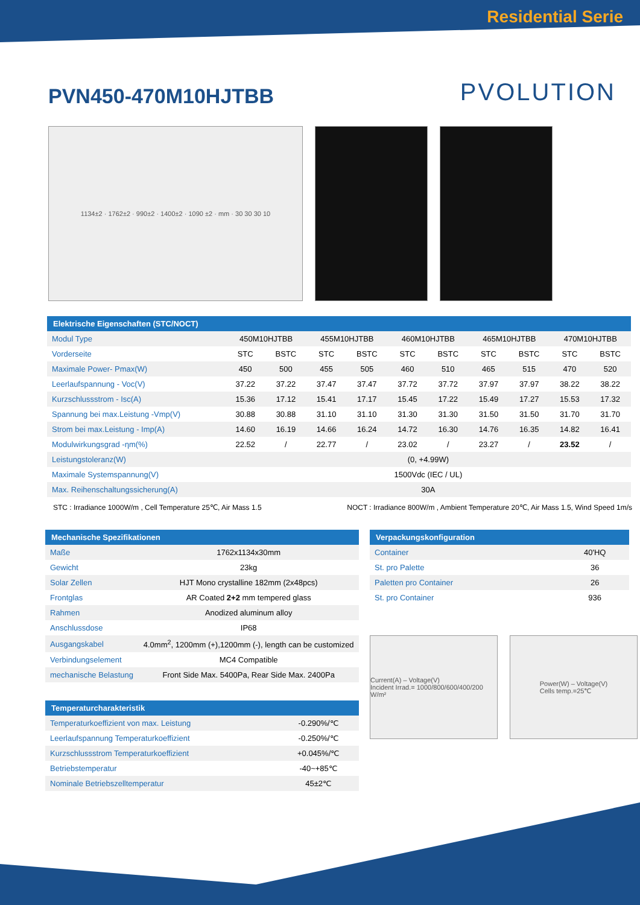Residential Serie
PVN450-470M10HJTBB
PVOLUTION
1134±2 · 1762±2 · 990±2 · 1400±2 · 1090 ±2 · mm · 30 30 30 10
| Elektrische Eigenschaften (STC/NOCT) | | | | | | | | | | |
| --- | --- | --- | --- | --- | --- | --- | --- | --- | --- | --- |
| Modul Type | 450M10HJTBB | | 455M10HJTBB | | 460M10HJTBB | | 465M10HJTBB | | 470M10HJTBB | |
| Vorderseite | STC | BSTC | STC | BSTC | STC | BSTC | STC | BSTC | STC | BSTC |
| Maximale Power- Pmax(W) | 450 | 500 | 455 | 505 | 460 | 510 | 465 | 515 | 470 | 520 |
| Leerlaufspannung - Voc(V) | 37.22 | 37.22 | 37.47 | 37.47 | 37.72 | 37.72 | 37.97 | 37.97 | 38.22 | 38.22 |
| Kurzschlussstrom - Isc(A) | 15.36 | 17.12 | 15.41 | 17.17 | 15.45 | 17.22 | 15.49 | 17.27 | 15.53 | 17.32 |
| Spannung bei max.Leistung -Vmp(V) | 30.88 | 30.88 | 31.10 | 31.10 | 31.30 | 31.30 | 31.50 | 31.50 | 31.70 | 31.70 |
| Strom bei max.Leistung - Imp(A) | 14.60 | 16.19 | 14.66 | 16.24 | 14.72 | 16.30 | 14.76 | 16.35 | 14.82 | 16.41 |
| Modulwirkungsgrad -ηm(%) | 22.52 | / | 22.77 | / | 23.02 | / | 23.27 | / | 23.52 | / |
| Leistungstoleranz(W) | (0, +4.99W) | | | | | | | | | |
| Maximale Systemspannung(V) | 1500Vdc (IEC / UL) | | | | | | | | | |
| Max. Reihenschaltungssicherung(A) | 30A | | | | | | | | | |
STC : Irradiance 1000W/m , Cell Temperature 25℃, Air Mass 1.5 NOCT : Irradiance 800W/m , Ambient Temperature 20℃, Air Mass 1.5, Wind Speed 1m/s
| Mechanische Spezifikationen | |
| --- | --- |
| Maße | 1762x1134x30mm |
| Gewicht | 23kg |
| Solar Zellen | HJT Mono crystalline 182mm (2x48pcs) |
| Frontglas | AR Coated 2+2 mm tempered glass |
| Rahmen | Anodized aluminum alloy |
| Anschlussdose | IP68 |
| Ausgangskabel | 4.0mm<sup>2</sup>, 1200mm (+),1200mm (-), length can be customized |
| Verbindungselement | MC4 Compatible |
| mechanische Belastung | Front Side Max. 5400Pa, Rear Side Max. 2400Pa |
| Temperaturcharakteristik | |
| --- | --- |
| Temperaturkoeffizient von max. Leistung | -0.290%/℃ |
| Leerlaufspannung Temperaturkoeffizient | -0.250%/℃ |
| Kurzschlussstrom Temperaturkoeffizient | +0.045%/℃ |
| Betriebstemperatur | -40~+85℃ |
| Nominale Betriebszelltemperatur | 45±2℃ |
| Verpackungskonfiguration | |
| --- | --- |
| Container | 40'HQ |
| St. pro Palette | 36 |
| Paletten pro Container | 26 |
| St. pro Container | 936 |
Current(A) – Voltage(V)
Incident Irrad.= 1000/800/600/400/200 W/m²
Power(W) – Voltage(V)
Cells temp.=25℃